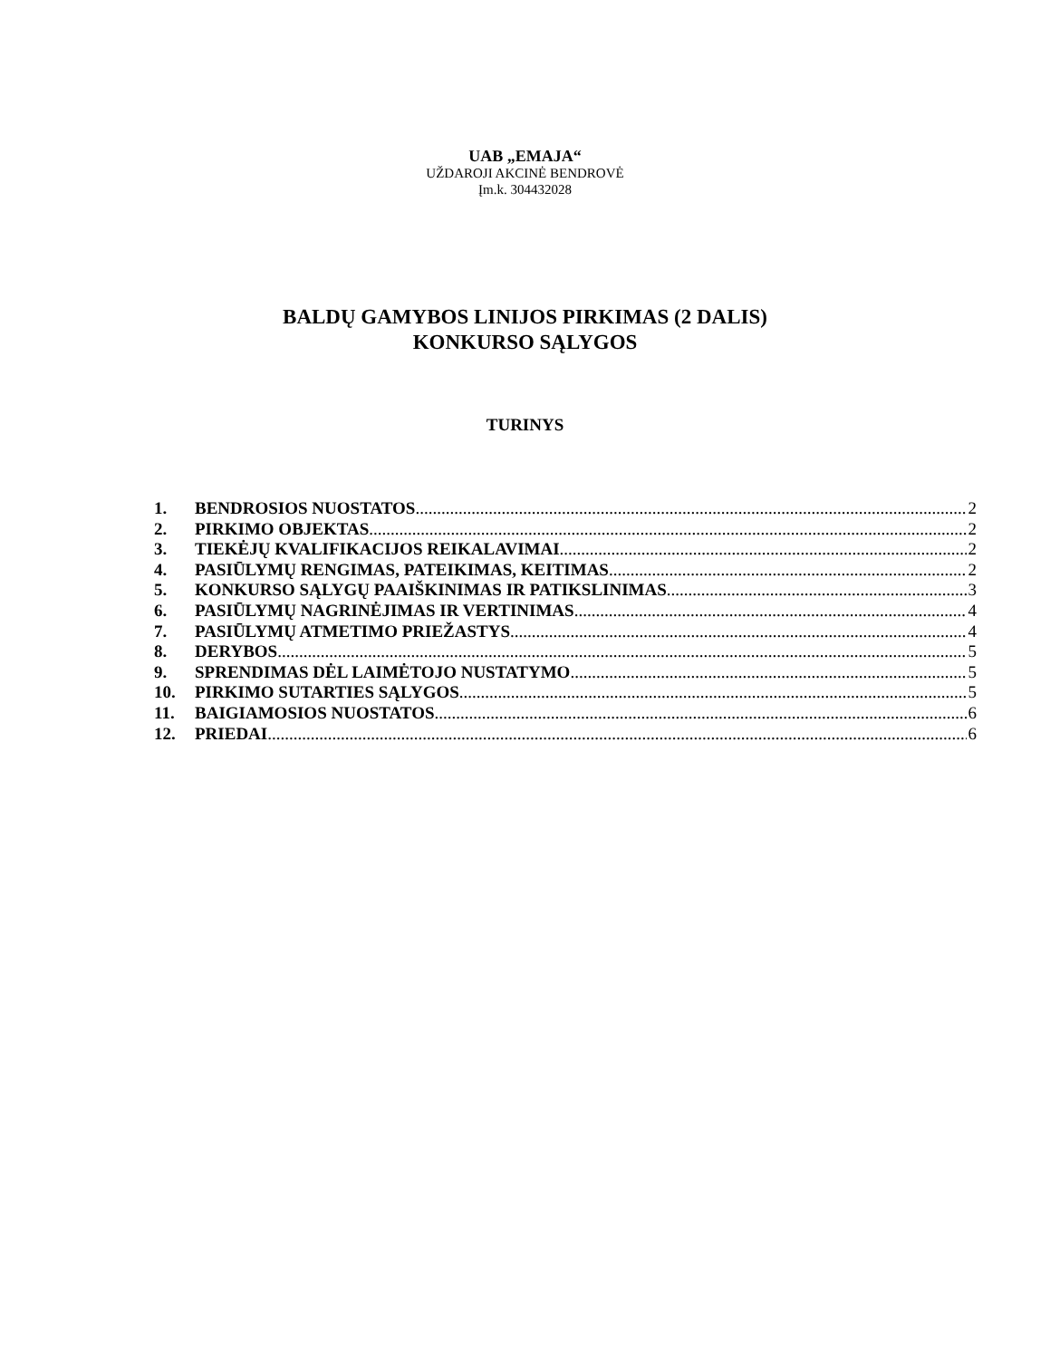UAB „EMAJA“
UŽDAROJI AKCINĖ BENDROVĖ
Įm.k. 304432028
BALDŲ GAMYBOS LINIJOS PIRKIMAS (2 DALIS)
KONKURSO SĄLYGOS
TURINYS
1. BENDROSIOS NUOSTATOS 2
2. PIRKIMO OBJEKTAS 2
3. TIEKĖJŲ KVALIFIKACIJOS REIKALAVIMAI 2
4. PASIŪLYMŲ RENGIMAS, PATEIKIMAS, KEITIMAS 2
5. KONKURSO SĄLYGŲ PAAIŠKINIMAS IR PATIKSLINIMAS 3
6. PASIŪLYMŲ NAGRINĖJIMAS IR VERTINIMAS 4
7. PASIŪLYMŲ ATMETIMO PRIEŽASTYS 4
8. DERYBOS 5
9. SPRENDIMAS DĖL LAIMĖTOJO NUSTATYMO 5
10. PIRKIMO SUTARTIES SĄLYGOS 5
11. BAIGIAMOSIOS NUOSTATOS 6
12. PRIEDAI 6